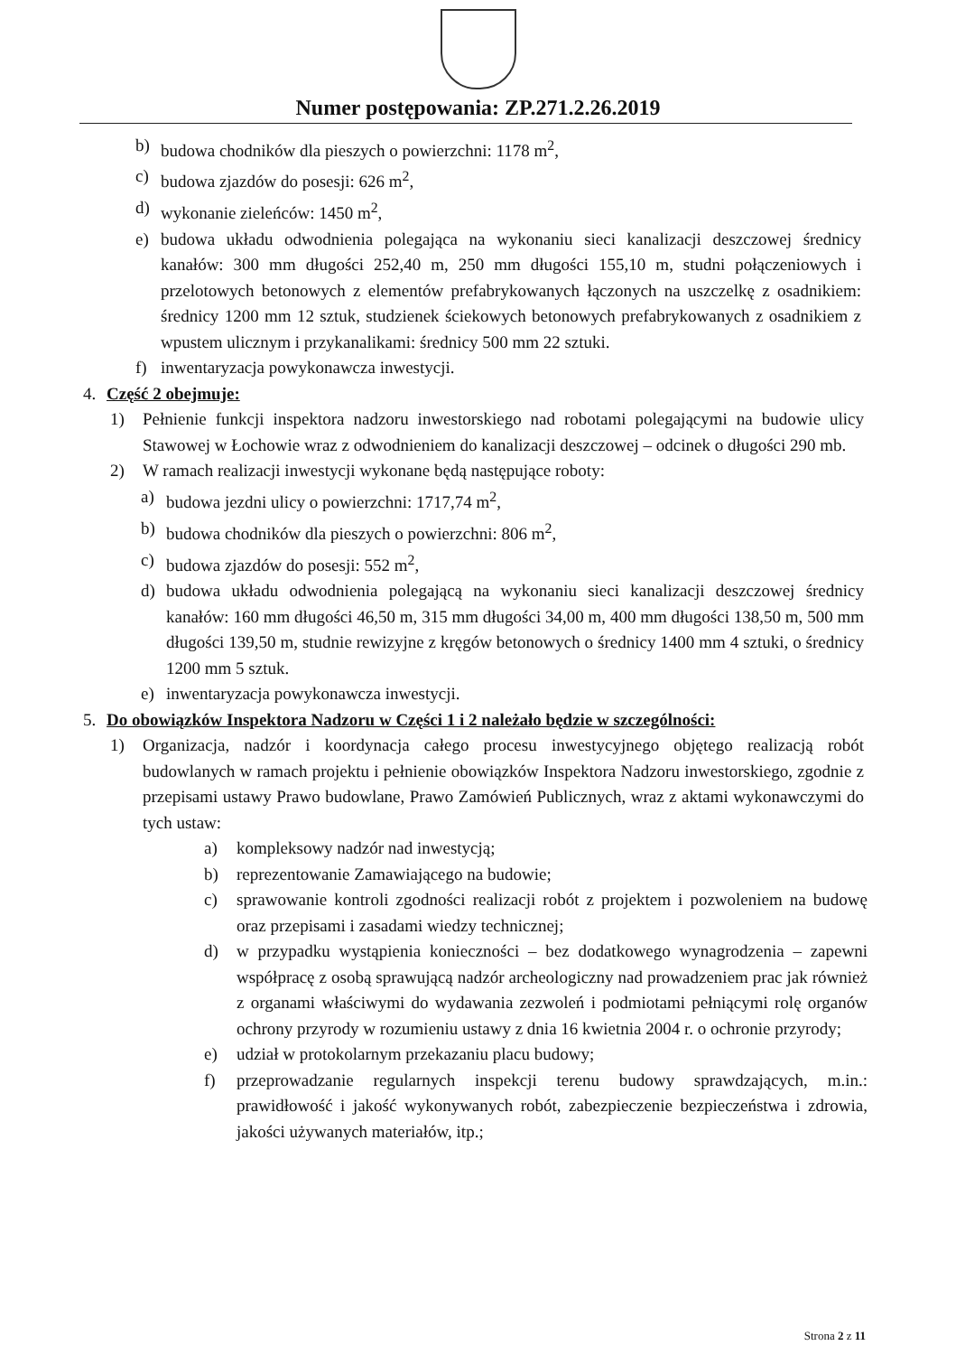Numer postępowania: ZP.271.2.26.2019
b) budowa chodników dla pieszych o powierzchni: 1178 m<sup>2</sup>,
c) budowa zjazdów do posesji: 626 m<sup>2</sup>,
d) wykonanie zieleńców: 1450 m<sup>2</sup>,
e) budowa układu odwodnienia polegająca na wykonaniu sieci kanalizacji deszczowej średnicy kanałów: 300 mm długości 252,40 m, 250 mm długości 155,10 m, studni połączeniowych i przelotowych betonowych z elementów prefabrykowanych łączonych na uszczelkę z osadnikiem: średnicy 1200 mm 12 sztuk, studzienek ściekowych betonowych prefabrykowanych z osadnikiem z wpustem ulicznym i przykanalikami: średnicy 500 mm 22 sztuki.
f) inwentaryzacja powykonawcza inwestycji.
4. Część 2 obejmuje:
1) Pełnienie funkcji inspektora nadzoru inwestorskiego nad robotami polegającymi na budowie ulicy Stawowej w Łochowie wraz z odwodnieniem do kanalizacji deszczowej – odcinek o długości 290 mb.
2) W ramach realizacji inwestycji wykonane będą następujące roboty:
a) budowa jezdni ulicy o powierzchni: 1717,74 m<sup>2</sup>,
b) budowa chodników dla pieszych o powierzchni: 806 m<sup>2</sup>,
c) budowa zjazdów do posesji: 552 m<sup>2</sup>,
d) budowa układu odwodnienia polegającą na wykonaniu sieci kanalizacji deszczowej średnicy kanałów: 160 mm długości 46,50 m, 315 mm długości 34,00 m, 400 mm długości 138,50 m, 500 mm długości 139,50 m, studnie rewizyjne z kręgów betonowych o średnicy 1400 mm 4 sztuki, o średnicy 1200 mm 5 sztuk.
e) inwentaryzacja powykonawcza inwestycji.
5. Do obowiązków Inspektora Nadzoru w Części 1 i 2 należało będzie w szczególności:
1) Organizacja, nadzór i koordynacja całego procesu inwestycyjnego objętego realizacją robót budowlanych w ramach projektu i pełnienie obowiązków Inspektora Nadzoru inwestorskiego, zgodnie z przepisami ustawy Prawo budowlane, Prawo Zamówień Publicznych, wraz z aktami wykonawczymi do tych ustaw:
a) kompleksowy nadzór nad inwestycją;
b) reprezentowanie Zamawiającego na budowie;
c) sprawowanie kontroli zgodności realizacji robót z projektem i pozwoleniem na budowę oraz przepisami i zasadami wiedzy technicznej;
d) w przypadku wystąpienia konieczności – bez dodatkowego wynagrodzenia – zapewni współpracę z osobą sprawującą nadzór archeologiczny nad prowadzeniem prac jak również z organami właściwymi do wydawania zezwoleń i podmiotami pełniącymi rolę organów ochrony przyrody w rozumieniu ustawy z dnia 16 kwietnia 2004 r. o ochronie przyrody;
e) udział w protokolarnym przekazaniu placu budowy;
f) przeprowadzanie regularnych inspekcji terenu budowy sprawdzających, m.in.: prawidłowość i jakość wykonywanych robót, zabezpieczenie bezpieczeństwa i zdrowia, jakości używanych materiałów, itp.;
Strona 2 z 11